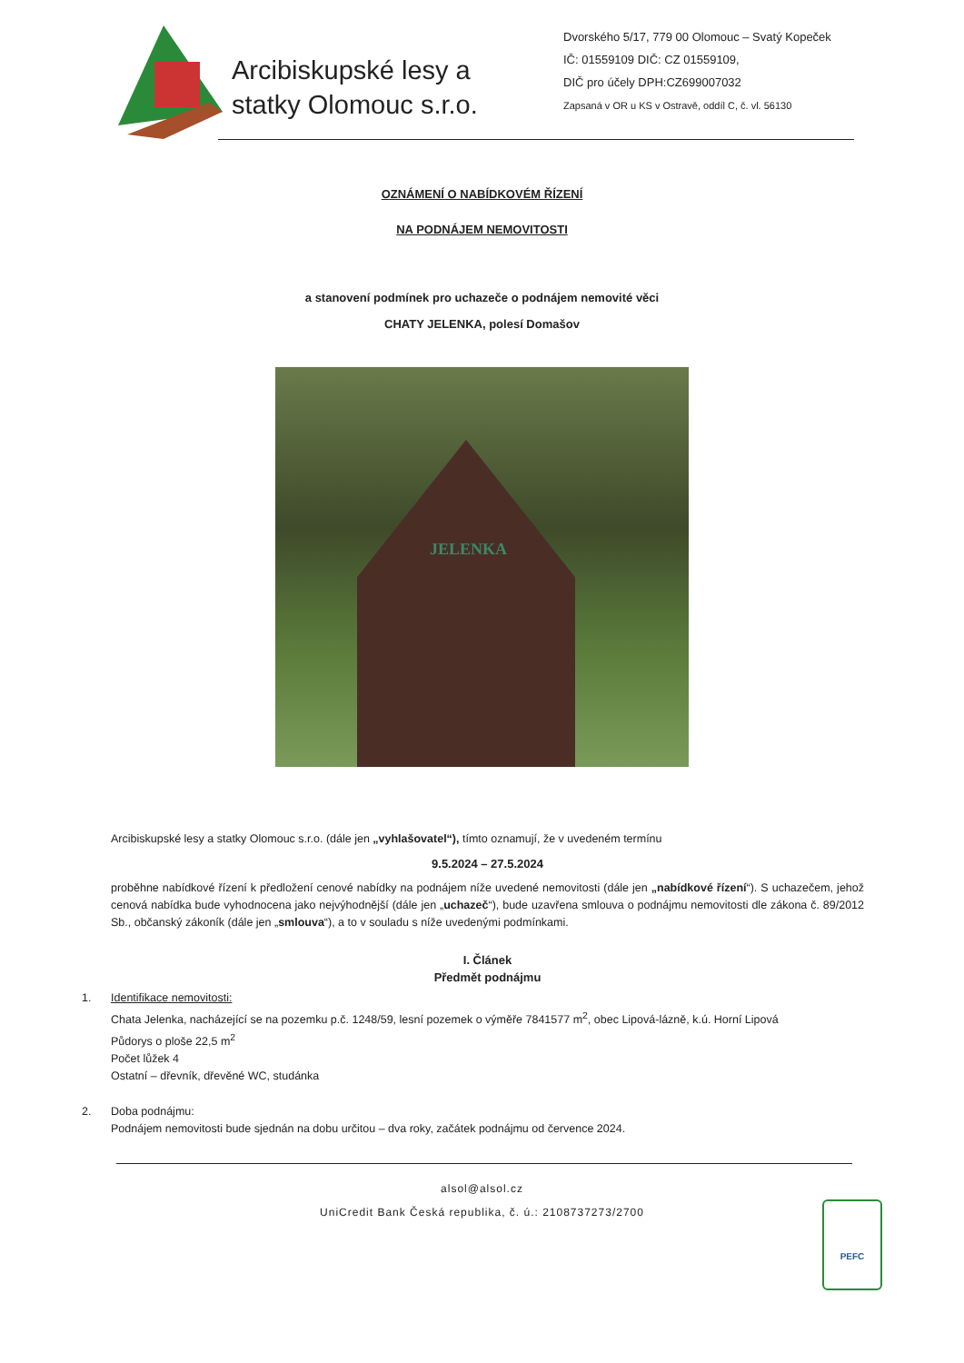Arcibiskupské lesy a statky Olomouc s.r.o.
Dvorského 5/17, 779 00 Olomouc – Svatý Kopeček
IČ: 01559109 DIČ: CZ 01559109,
DIČ pro účely DPH:CZ699007032
Zapsaná v OR u KS v Ostravě, oddíl C, č. vl. 56130
OZNÁMENÍ O NABÍDKOVÉM ŘÍZENÍ
NA PODNÁJEM NEMOVITOSTI
a stanovení podmínek pro uchazeče o podnájem nemovité věci
CHATY JELENKA, polesí Domašov
JELENKA
Arcibiskupské lesy a statky Olomouc s.r.o. (dále jen „vyhlašovatel“), tímto oznamují, že v uvedeném termínu
9.5.2024 – 27.5.2024
proběhne nabídkové řízení k předložení cenové nabídky na podnájem níže uvedené nemovitosti (dále jen „nabídkové řízení“). S uchazečem, jehož cenová nabídka bude vyhodnocena jako nejvýhodnější (dále jen „uchazeč“), bude uzavřena smlouva o podnájmu nemovitosti dle zákona č. 89/2012 Sb., občanský zákoník (dále jen „smlouva“), a to v souladu s níže uvedenými podmínkami.
I. Článek
Předmět podnájmu
1. Identifikace nemovitosti:
Chata Jelenka, nacházející se na pozemku p.č. 1248/59, lesní pozemek o výměře 7841577 m<sup>2</sup>, obec Lipová-lázně, k.ú. Horní Lipová
Půdorys o ploše 22,5 m<sup>2</sup>
Počet lůžek 4
Ostatní – dřevník, dřevěné WC, studánka
2. Doba podnájmu:
Podnájem nemovitosti bude sjednán na dobu určitou – dva roky, začátek podnájmu od července 2024.
alsol@alsol.cz
UniCredit Bank Česká republika, č. ú.: 2108737273/2700
PEFC